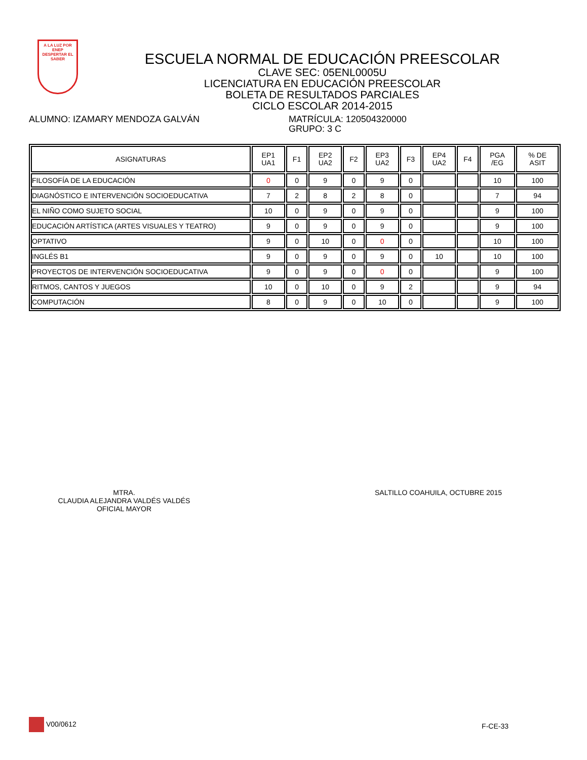A LA LUZ POR
ENEP
DESPERTAR EL SABER
ESCUELA NORMAL DE EDUCACIÓN PREESCOLAR
CLAVE SEC: 05ENL0005U
LICENCIATURA EN EDUCACIÓN PREESCOLAR
BOLETA DE RESULTADOS PARCIALES
CICLO ESCOLAR 2014-2015
ALUMNO: IZAMARY MENDOZA GALVÁN MATRÍCULA: 120504320000
GRUPO: 3 C
| ASIGNATURAS | EP1 UA1 | F1 | EP2 UA2 | F2 | EP3 UA2 | F3 | EP4 UA2 | F4 | PGA /EG | % DE ASIT |
| --- | --- | --- | --- | --- | --- | --- | --- | --- | --- | --- |
| FILOSOFÍA DE LA EDUCACIÓN | 0 | 0 | 9 | 0 | 9 | 0 | | | 10 | 100 |
| DIAGNÓSTICO E INTERVENCIÓN SOCIOEDUCATIVA | 7 | 2 | 8 | 2 | 8 | 0 | | | 7 | 94 |
| EL NIÑO COMO SUJETO SOCIAL | 10 | 0 | 9 | 0 | 9 | 0 | | | 9 | 100 |
| EDUCACIÓN ARTÍSTICA (ARTES VISUALES Y TEATRO) | 9 | 0 | 9 | 0 | 9 | 0 | | | 9 | 100 |
| OPTATIVO | 9 | 0 | 10 | 0 | 0 | 0 | | | 10 | 100 |
| INGLÉS B1 | 9 | 0 | 9 | 0 | 9 | 0 | 10 | | 10 | 100 |
| PROYECTOS DE INTERVENCIÓN SOCIOEDUCATIVA | 9 | 0 | 9 | 0 | 0 | 0 | | | 9 | 100 |
| RITMOS, CANTOS Y JUEGOS | 10 | 0 | 10 | 0 | 9 | 2 | | | 9 | 94 |
| COMPUTACIÓN | 8 | 0 | 9 | 0 | 10 | 0 | | | 9 | 100 |
MTRA.
CLAUDIA ALEJANDRA VALDÉS VALDÉS
OFICIAL MAYOR
SALTILLO COAHUILA, OCTUBRE 2015
V00/0612
F-CE-33